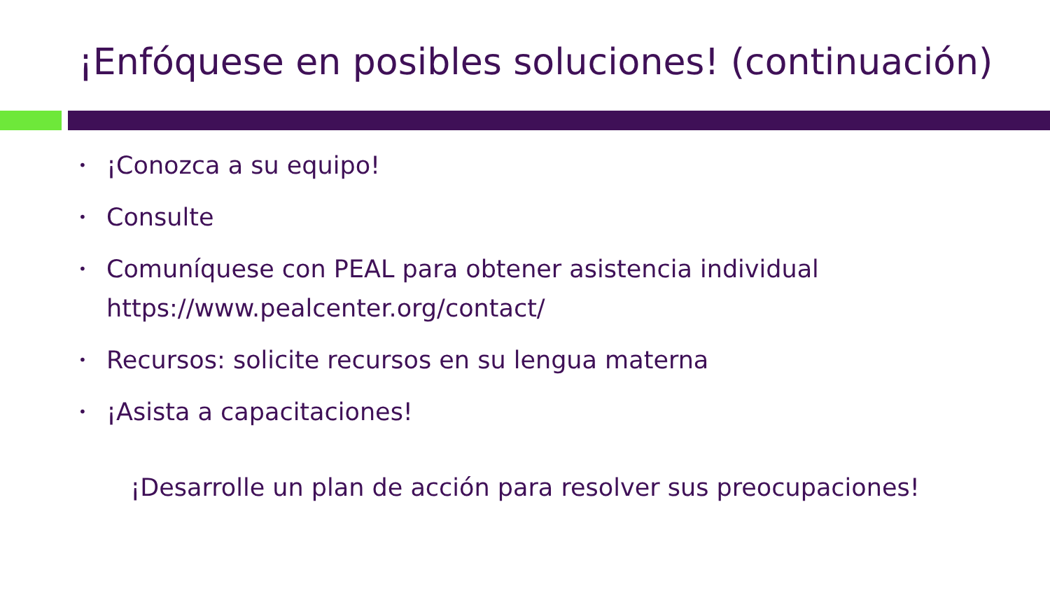¡Enfóquese en posibles soluciones! (continuación)
• ¡Conozca a su equipo!
• Consulte
• Comuníquese con PEAL para obtener asistencia individual https://www.pealcenter.org/contact/
• Recursos: solicite recursos en su lengua materna
• ¡Asista a capacitaciones!
¡Desarrolle un plan de acción para resolver sus preocupaciones!